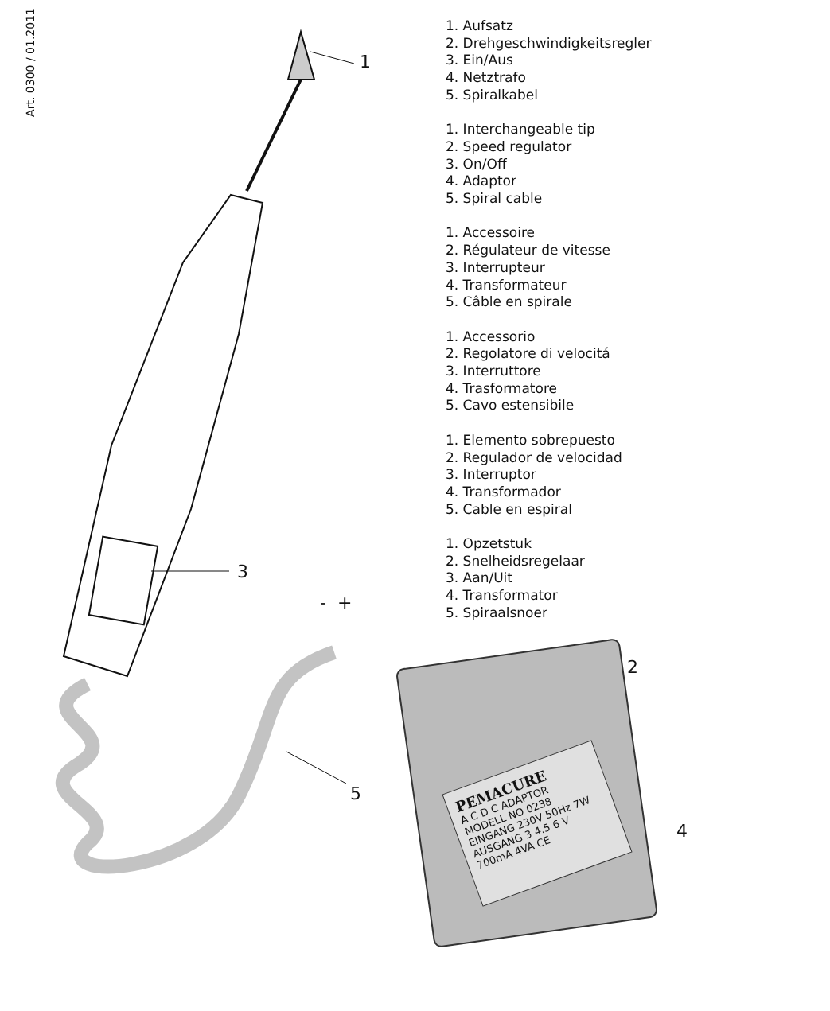Art. 0300 / 01.2011
1
3
5
- +
1. Aufsatz
2. Drehgeschwindigkeitsregler
3. Ein/Aus
4. Netztrafo
5. Spiralkabel
1. Interchangeable tip
2. Speed regulator
3. On/Off
4. Adaptor
5. Spiral cable
1. Accessoire
2. Régulateur de vitesse
3. Interrupteur
4. Transformateur
5. Câble en spirale
1. Accessorio
2. Regolatore di velocitá
3. Interruttore
4. Trasformatore
5. Cavo estensibile
1. Elemento sobrepuesto
2. Regulador de velocidad
3. Interruptor
4. Transformador
5. Cable en espiral
1. Opzetstuk
2. Snelheidsregelaar
3. Aan/Uit
4. Transformator
5. Spiraalsnoer
PEMACURE
A C D C ADAPTOR
MODELL NO 0238
EINGANG 230V 50Hz 7W
AUSGANG 3 4.5 6 V
700mA 4VA CE
2
4